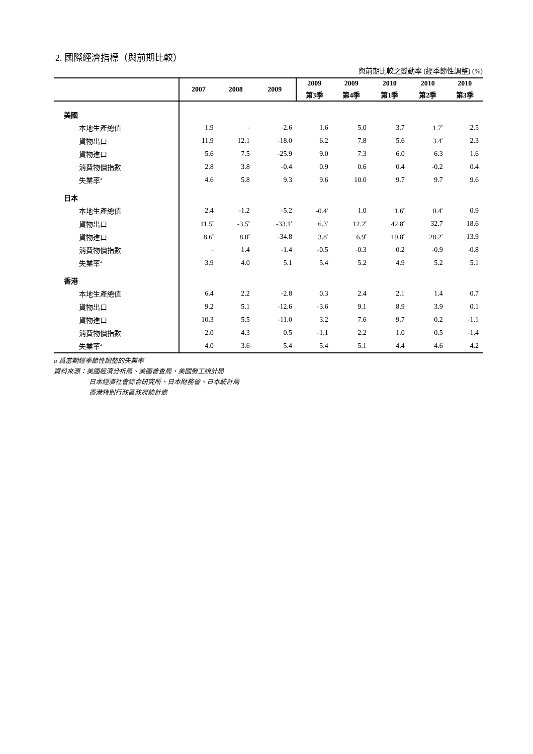2. 國際經濟指標（與前期比較）
與前期比較之變動率 (經季節性調整) (%)
| | 2007 | 2008 | 2009 | 2009 | 2009 | 2010 | 2010 | 2010 |
| --- | --- | --- | --- | --- | --- | --- | --- | --- |
| | | | | 第3季 | 第4季 | 第1季 | 第2季 | 第3季 |
| 美國 | | | | | | | | |
| 本地生產總值 | 1.9 | - | -2.6 | 1.6 | 5.0 | 3.7 | 1.7<sup>r</sup> | 2.5 |
| 貨物出口 | 11.9 | 12.1 | -18.0 | 6.2 | 7.8 | 5.6 | 3.4<sup>r</sup> | 2.3 |
| 貨物進口 | 5.6 | 7.5 | -25.9 | 9.0 | 7.3 | 6.0 | 6.3 | 1.6 |
| 消費物價指數 | 2.8 | 3.8 | -0.4 | 0.9 | 0.6 | 0.4 | -0.2 | 0.4 |
| 失業率<sup>a</sup> | 4.6 | 5.8 | 9.3 | 9.6 | 10.0 | 9.7 | 9.7 | 9.6 |
| 日本 | | | | | | | | |
| 本地生產總值 | 2.4 | -1.2 | -5.2 | -0.4<sup>r</sup> | 1.0 | 1.6<sup>r</sup> | 0.4<sup>r</sup> | 0.9 |
| 貨物出口 | 11.5<sup>r</sup> | -3.5<sup>r</sup> | -33.1<sup>r</sup> | 6.3<sup>r</sup> | 12.2<sup>r</sup> | 42.8<sup>r</sup> | 32.7 | 18.6 |
| 貨物進口 | 8.6<sup>r</sup> | 8.0<sup>r</sup> | -34.8 | 3.8<sup>r</sup> | 6.9<sup>r</sup> | 19.8<sup>r</sup> | 28.2<sup>r</sup> | 13.9 |
| 消費物價指數 | - | 1.4 | -1.4 | -0.5 | -0.3 | 0.2 | -0.9 | -0.8 |
| 失業率<sup>a</sup> | 3.9 | 4.0 | 5.1 | 5.4 | 5.2 | 4.9 | 5.2 | 5.1 |
| 香港 | | | | | | | | |
| 本地生產總值 | 6.4 | 2.2 | -2.8 | 0.3 | 2.4 | 2.1 | 1.4 | 0.7 |
| 貨物出口 | 9.2 | 5.1 | -12.6 | -3.6 | 9.1 | 8.9 | 3.9 | 0.1 |
| 貨物進口 | 10.3 | 5.5 | -11.0 | 3.2 | 7.6 | 9.7 | 0.2 | -1.1 |
| 消費物價指數 | 2.0 | 4.3 | 0.5 | -1.1 | 2.2 | 1.0 | 0.5 | -1.4 |
| 失業率<sup>a</sup> | 4.0 | 3.6 | 5.4 | 5.4 | 5.1 | 4.4 | 4.6 | 4.2 |
a 爲當期經季節性調整的失業率
資料來源：美國經濟分析局、美國普查局、美國勞工統計局
日本經濟社會綜合研究所、日本財務省、日本統計局
香港特別行政區政府統計處